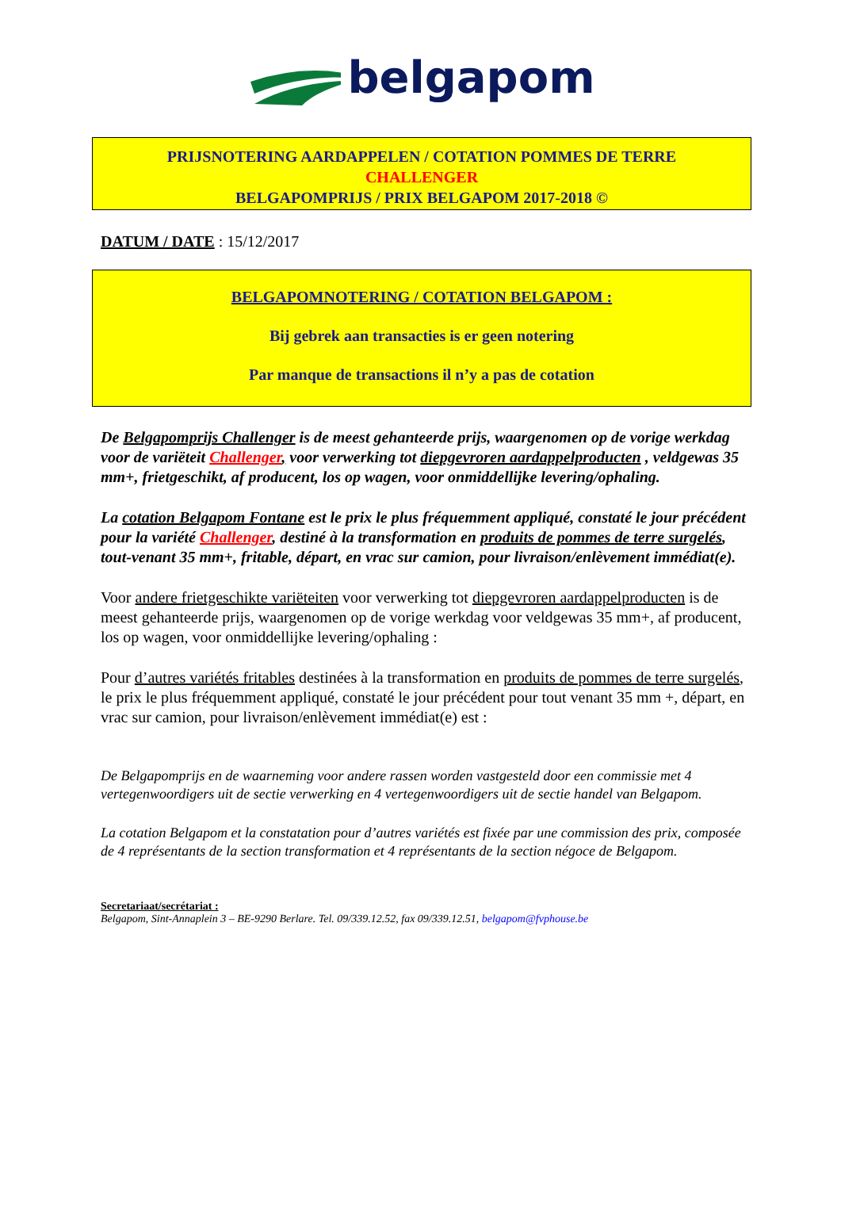belgapom
PRIJSNOTERING AARDAPPELEN / COTATION POMMES DE TERRE
CHALLENGER
BELGAPOMPRIJS / PRIX BELGAPOM 2017-2018 ©
DATUM / DATE : 15/12/2017
BELGAPOMNOTERING / COTATION BELGAPOM :
Bij gebrek aan transacties is er geen notering
Par manque de transactions il n’y a pas de cotation
De Belgapomprijs Challenger is de meest gehanteerde prijs, waargenomen op de vorige werkdag voor de variëteit Challenger, voor verwerking tot diepgevroren aardappelproducten , veldgewas 35 mm+, frietgeschikt, af producent, los op wagen, voor onmiddellijke levering/ophaling.
La cotation Belgapom Fontane est le prix le plus fréquemment appliqué, constaté le jour précédent pour la variété Challenger, destiné à la transformation en produits de pommes de terre surgelés, tout-venant 35 mm+, fritable, départ, en vrac sur camion, pour livraison/enlèvement immédiat(e).
Voor andere frietgeschikte variëteiten voor verwerking tot diepgevroren aardappelproducten is de meest gehanteerde prijs, waargenomen op de vorige werkdag voor veldgewas 35 mm+, af producent, los op wagen, voor onmiddellijke levering/ophaling :
Pour d’autres variétés fritables destinées à la transformation en produits de pommes de terre surgelés, le prix le plus fréquemment appliqué, constaté le jour précédent pour tout venant 35 mm +, départ, en vrac sur camion, pour livraison/enlèvement immédiat(e) est :
De Belgapomprijs en de waarneming voor andere rassen worden vastgesteld door een commissie met 4 vertegenwoordigers uit de sectie verwerking en 4 vertegenwoordigers uit de sectie handel van Belgapom.
La cotation Belgapom et la constatation pour d’autres variétés est fixée par une commission des prix, composée de 4 représentants de la section transformation et 4 représentants de la section négoce de Belgapom.
Secretariaat/secrétariat :
Belgapom, Sint-Annaplein 3 – BE-9290 Berlare. Tel. 09/339.12.52, fax 09/339.12.51, belgapom@fvphouse.be